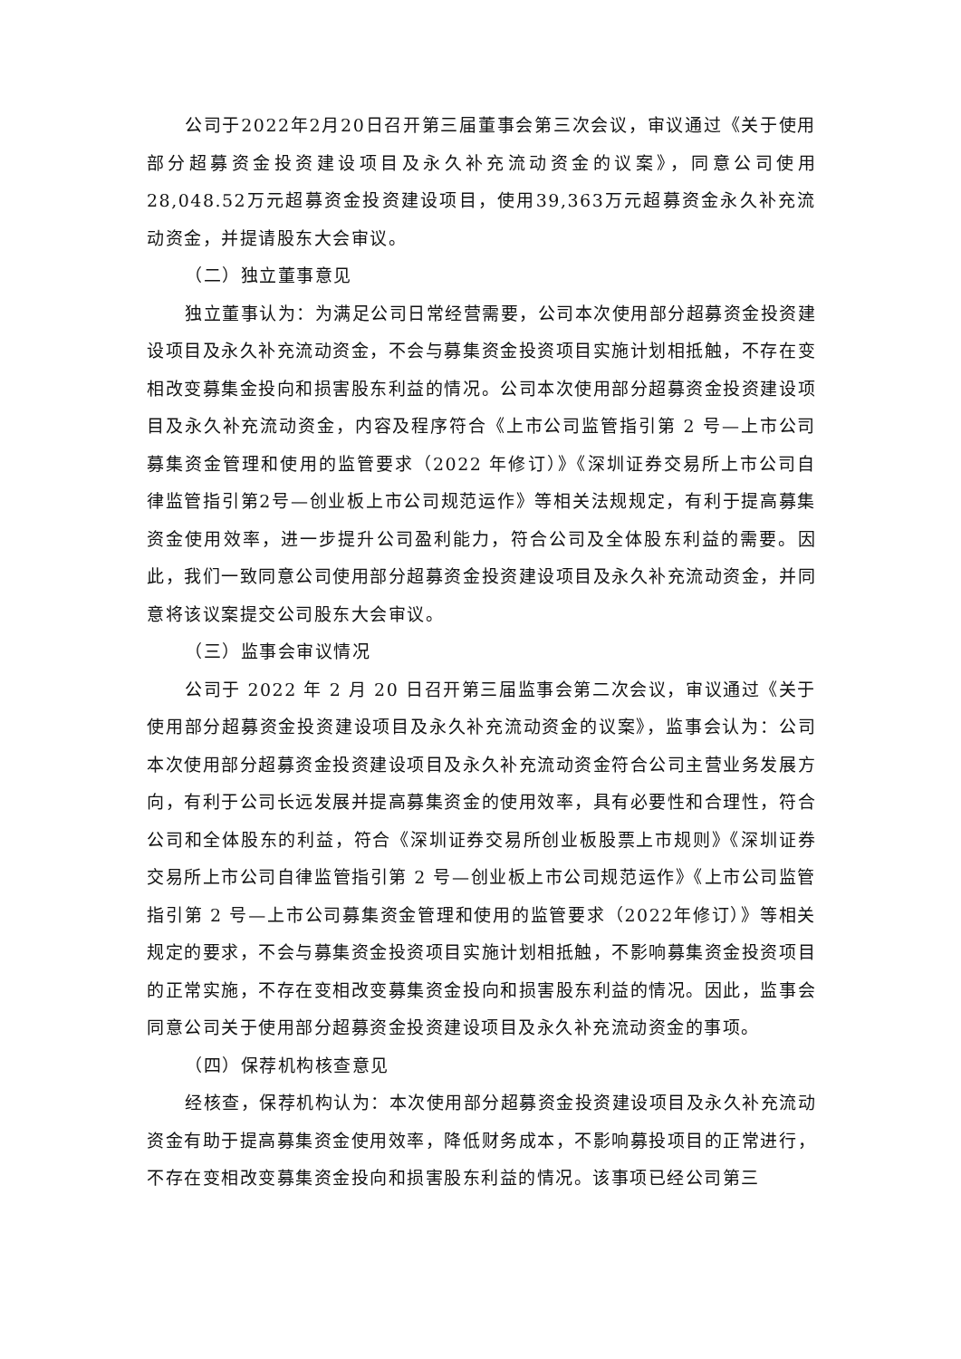公司于2022年2月20日召开第三届董事会第三次会议，审议通过《关于使用部分超募资金投资建设项目及永久补充流动资金的议案》，同意公司使用28,048.52万元超募资金投资建设项目，使用39,363万元超募资金永久补充流动资金，并提请股东大会审议。
（二）独立董事意见
独立董事认为：为满足公司日常经营需要，公司本次使用部分超募资金投资建设项目及永久补充流动资金，不会与募集资金投资项目实施计划相抵触，不存在变相改变募集金投向和损害股东利益的情况。公司本次使用部分超募资金投资建设项目及永久补充流动资金，内容及程序符合《上市公司监管指引第 2 号—上市公司募集资金管理和使用的监管要求（2022 年修订）》《深圳证券交易所上市公司自律监管指引第2号—创业板上市公司规范运作》等相关法规规定，有利于提高募集资金使用效率，进一步提升公司盈利能力，符合公司及全体股东利益的需要。因此，我们一致同意公司使用部分超募资金投资建设项目及永久补充流动资金，并同意将该议案提交公司股东大会审议。
（三）监事会审议情况
公司于 2022 年 2 月 20 日召开第三届监事会第二次会议，审议通过《关于使用部分超募资金投资建设项目及永久补充流动资金的议案》，监事会认为：公司本次使用部分超募资金投资建设项目及永久补充流动资金符合公司主营业务发展方向，有利于公司长远发展并提高募集资金的使用效率，具有必要性和合理性，符合公司和全体股东的利益，符合《深圳证券交易所创业板股票上市规则》《深圳证券交易所上市公司自律监管指引第 2 号—创业板上市公司规范运作》《上市公司监管指引第 2 号—上市公司募集资金管理和使用的监管要求（2022年修订）》等相关规定的要求，不会与募集资金投资项目实施计划相抵触，不影响募集资金投资项目的正常实施，不存在变相改变募集资金投向和损害股东利益的情况。因此，监事会同意公司关于使用部分超募资金投资建设项目及永久补充流动资金的事项。
（四）保荐机构核查意见
经核查，保荐机构认为：本次使用部分超募资金投资建设项目及永久补充流动资金有助于提高募集资金使用效率，降低财务成本，不影响募投项目的正常进行，不存在变相改变募集资金投向和损害股东利益的情况。该事项已经公司第三